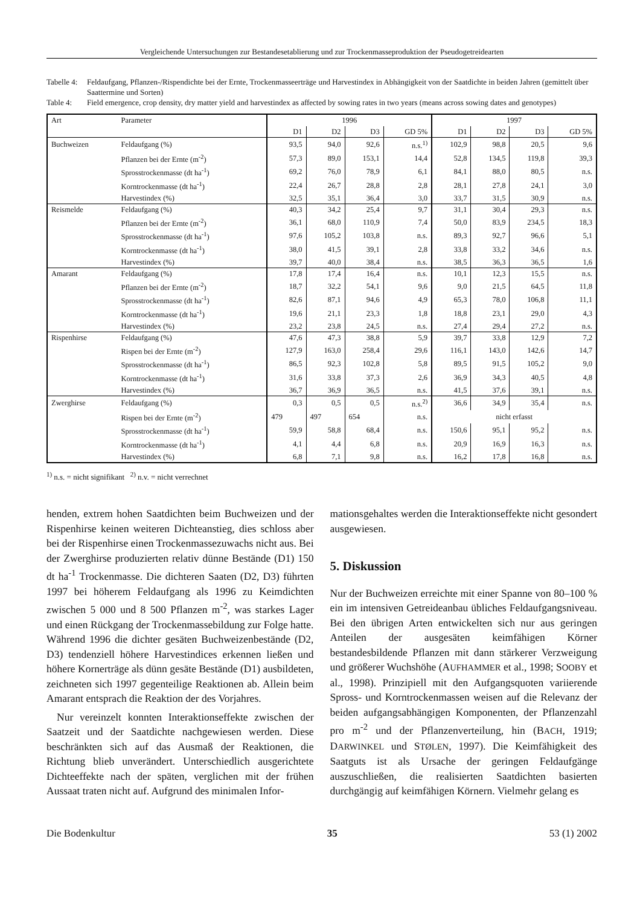Vergleichende Untersuchungen zur Bestandesetablierung und zur Trockenmasseproduktion der Pseudogetreidearten
Tabelle 4: Feldaufgang, Pflanzen-/Rispendichte bei der Ernte, Trockenmasseerträge und Harvestindex in Abhängigkeit von der Saatdichte in beiden Jahren (gemittelt über Saattermine und Sorten)
Table 4: Field emergence, crop density, dry matter yield and harvestindex as affected by sowing rates in two years (means across sowing dates and genotypes)
| Art | Parameter | 1996 | | | | 1997 | | | |
| --- | --- | --- | --- | --- | --- | --- | --- | --- | --- |
| | | D1 | D2 | D3 | GD 5% | D1 | D2 | D3 | GD 5% |
| Buchweizen | Feldaufgang (%) | 93,5 | 94,0 | 92,6 | n.s.<sup>1)</sup> | 102,9 | 98,8 | 20,5 | 9,6 |
| | Pflanzen bei der Ernte (m<sup>-2</sup>) | 57,3 | 89,0 | 153,1 | 14,4 | 52,8 | 134,5 | 119,8 | 39,3 |
| | Sprosstrockenmasse (dt ha<sup>-1</sup>) | 69,2 | 76,0 | 78,9 | 6,1 | 84,1 | 88,0 | 80,5 | n.s. |
| | Korntrockenmasse (dt ha<sup>-1</sup>) | 22,4 | 26,7 | 28,8 | 2,8 | 28,1 | 27,8 | 24,1 | 3,0 |
| | Harvestindex (%) | 32,5 | 35,1 | 36,4 | 3,0 | 33,7 | 31,5 | 30,9 | n.s. |
| Reismelde | Feldaufgang (%) | 40,3 | 34,2 | 25,4 | 9,7 | 31,1 | 30,4 | 29,3 | n.s. |
| | Pflanzen bei der Ernte (m<sup>-2</sup>) | 36,1 | 68,0 | 110,9 | 7,4 | 50,0 | 83,9 | 234,5 | 18,3 |
| | Sprosstrockenmasse (dt ha<sup>-1</sup>) | 97,6 | 105,2 | 103,8 | n.s. | 89,3 | 92,7 | 96,6 | 5,1 |
| | Korntrockenmasse (dt ha<sup>-1</sup>) | 38,0 | 41,5 | 39,1 | 2,8 | 33,8 | 33,2 | 34,6 | n.s. |
| | Harvestindex (%) | 39,7 | 40,0 | 38,4 | n.s. | 38,5 | 36,3 | 36,5 | 1,6 |
| Amarant | Feldaufgang (%) | 17,8 | 17,4 | 16,4 | n.s. | 10,1 | 12,3 | 15,5 | n.s. |
| | Pflanzen bei der Ernte (m<sup>-2</sup>) | 18,7 | 32,2 | 54,1 | 9,6 | 9,0 | 21,5 | 64,5 | 11,8 |
| | Sprosstrockenmasse (dt ha<sup>-1</sup>) | 82,6 | 87,1 | 94,6 | 4,9 | 65,3 | 78,0 | 106,8 | 11,1 |
| | Korntrockenmasse (dt ha<sup>-1</sup>) | 19,6 | 21,1 | 23,3 | 1,8 | 18,8 | 23,1 | 29,0 | 4,3 |
| | Harvestindex (%) | 23,2 | 23,8 | 24,5 | n.s. | 27,4 | 29,4 | 27,2 | n.s. |
| Rispenhirse | Feldaufgang (%) | 47,6 | 47,3 | 38,8 | 5,9 | 39,7 | 33,8 | 12,9 | 7,2 |
| | Rispen bei der Ernte (m<sup>-2</sup>) | 127,9 | 163,0 | 258,4 | 29,6 | 116,1 | 143,0 | 142,6 | 14,7 |
| | Sprosstrockenmasse (dt ha<sup>-1</sup>) | 86,5 | 92,3 | 102,8 | 5,8 | 89,5 | 91,5 | 105,2 | 9,0 |
| | Korntrockenmasse (dt ha<sup>-1</sup>) | 31,6 | 33,8 | 37,3 | 2,6 | 36,9 | 34,3 | 40,5 | 4,8 |
| | Harvestindex (%) | 36,7 | 36,9 | 36,5 | n.s. | 41,5 | 37,6 | 39,1 | n.s. |
| Zwerghirse | Feldaufgang (%) | 0,3 | 0,5 | 0,5 | n.s.<sup>2)</sup> | 36,6 | 34,9 | 35,4 | n.s. |
| | Rispen bei der Ernte (m<sup>-2</sup>) | 479 | 497 | 654 | n.s. | nicht erfasst | | | |
| | Sprosstrockenmasse (dt ha<sup>-1</sup>) | 59,9 | 58,8 | 68,4 | n.s. | 150,6 | 95,1 | 95,2 | n.s. |
| | Korntrockenmasse (dt ha<sup>-1</sup>) | 4,1 | 4,4 | 6,8 | n.s. | 20,9 | 16,9 | 16,3 | n.s. |
| | Harvestindex (%) | 6,8 | 7,1 | 9,8 | n.s. | 16,2 | 17,8 | 16,8 | n.s. |
<sup>1)</sup> n.s. = nicht signifikant <sup>2)</sup> n.v. = nicht verrechnet
henden, extrem hohen Saatdichten beim Buchweizen und der Rispenhirse keinen weiteren Dichteanstieg, dies schloss aber bei der Rispenhirse einen Trockenmassezuwachs nicht aus. Bei der Zwerghirse produzierten relativ dünne Bestände (D1) 150 dt ha<sup>-1</sup> Trockenmasse. Die dichteren Saaten (D2, D3) führten 1997 bei höherem Feldaufgang als 1996 zu Keimdichten zwischen 5 000 und 8 500 Pflanzen m<sup>-2</sup>, was starkes Lager und einen Rückgang der Trockenmassebildung zur Folge hatte. Während 1996 die dichter gesäten Buchweizenbestände (D2, D3) tendenziell höhere Harvestindices erkennen ließen und höhere Kornerträge als dünn gesäte Bestände (D1) ausbildeten, zeichneten sich 1997 gegenteilige Reaktionen ab. Allein beim Amarant entsprach die Reaktion der des Vorjahres.
Nur vereinzelt konnten Interaktionseffekte zwischen der Saatzeit und der Saatdichte nachgewiesen werden. Diese beschränkten sich auf das Ausmaß der Reaktionen, die Richtung blieb unverändert. Unterschiedlich ausgerichtete Dichteeffekte nach der späten, verglichen mit der frühen Aussaat traten nicht auf. Aufgrund des minimalen Infor-
mationsgehaltes werden die Interaktionseffekte nicht gesondert ausgewiesen.
5. Diskussion
Nur der Buchweizen erreichte mit einer Spanne von 80–100 % ein im intensiven Getreideanbau übliches Feldaufgangsniveau. Bei den übrigen Arten entwickelten sich nur aus geringen Anteilen der ausgesäten keimfähigen Körner bestandesbildende Pflanzen mit dann stärkerer Verzweigung und größerer Wuchshöhe (AUFHAMMER et al., 1998; SOOBY et al., 1998). Prinzipiell mit den Aufgangsquoten variierende Spross- und Korntrockenmassen weisen auf die Relevanz der beiden aufgangsabhängigen Komponenten, der Pflanzenzahl pro m<sup>-2</sup> und der Pflanzenverteilung, hin (BACH, 1919; DARWINKEL und STØLEN, 1997). Die Keimfähigkeit des Saatguts ist als Ursache der geringen Feldaufgänge auszuschließen, die realisierten Saatdichten basierten durchgängig auf keimfähigen Körnern. Vielmehr gelang es
Die Bodenkultur 35 53 (1) 2002